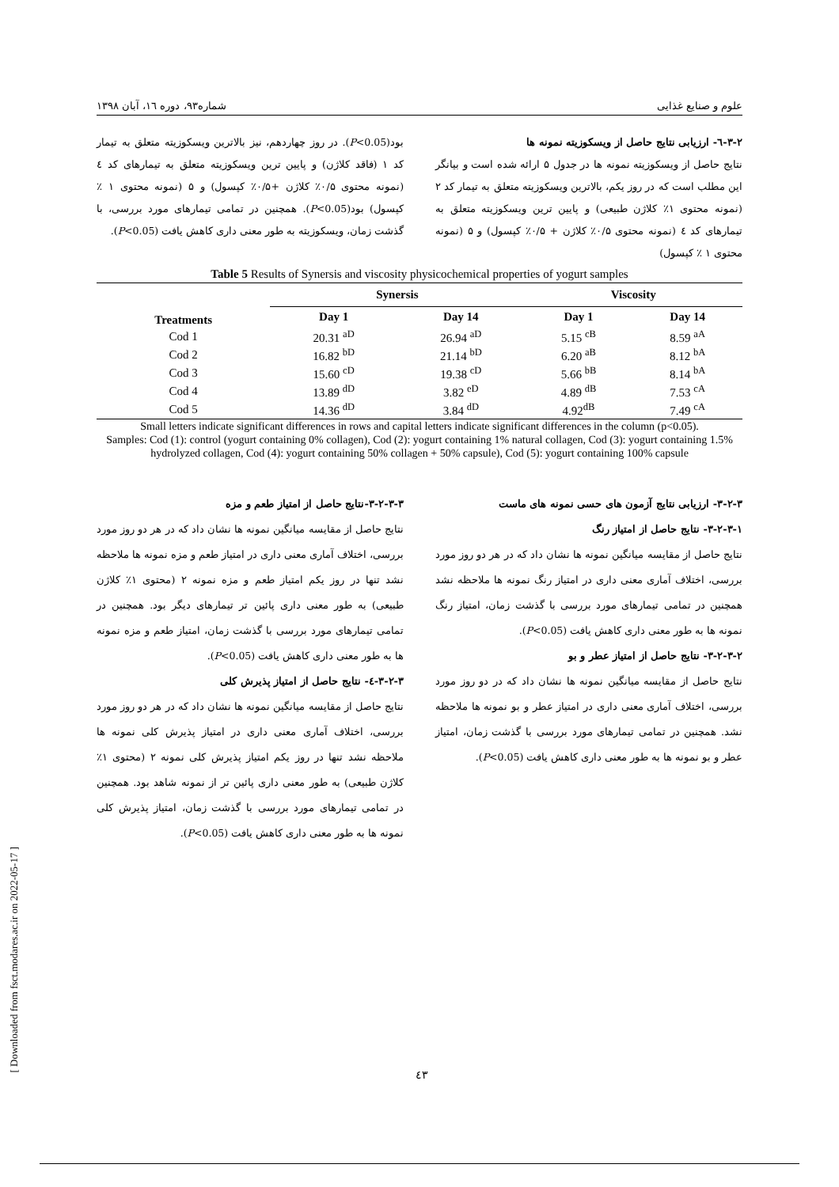علوم و صنایع غذایی شماره۹۳، دوره ۱٦، آبان ۱۳۹۸
۳-۲-٦- ارزیابی نتایج حاصل از ویسکوزیته نمونه ها
نتایج حاصل از ویسکوزیته نمونه ها در جدول ۵ ارائه شده است و بیانگر این مطلب است که در روز یکم، بالاترین ویسکوزیته متعلق به تیمار کد ۲ (نمونه محتوی ۱٪ کلاژن طبیعی) و پایین ترین ویسکوزیته متعلق به تیمارهای کد ٤ (نمونه محتوی ۰/۵٪ کلاژن + ۰/۵٪ کپسول) و ۵ (نمونه محتوی ۱ ٪ کپسول)
بود(P<0.05). در روز چهاردهم، نیز بالاترین ویسکوزیته متعلق به تیمار کد ۱ (فاقد کلاژن) و پایین ترین ویسکوزیته متعلق به تیمارهای کد ٤ (نمونه محتوی ۰/۵٪ کلاژن +۰/۵٪ کپسول) و ۵ (نمونه محتوی ۱ ٪ کپسول) بود(P<0.05). همچنین در تمامی تیمارهای مورد بررسی، با گذشت زمان، ویسکوزیته به طور معنی داری کاهش یافت (P<0.05).
Table 5 Results of Synersis and viscosity physicochemical properties of yogurt samples
| | Synersis | | Viscosity | |
| --- | --- | --- | --- | --- |
| Treatments | Day 1 | Day 14 | Day 1 | Day 14 |
| Cod 1 | 20.31 <sup>aD</sup> | 26.94 <sup>aD</sup> | 5.15 <sup>cB</sup> | 8.59 <sup>aA</sup> |
| Cod 2 | 16.82 <sup>bD</sup> | 21.14 <sup>bD</sup> | 6.20 <sup>aB</sup> | 8.12 <sup>bA</sup> |
| Cod 3 | 15.60 <sup>cD</sup> | 19.38 <sup>cD</sup> | 5.66 <sup>bB</sup> | 8.14 <sup>bA</sup> |
| Cod 4 | 13.89 <sup>dD</sup> | 3.82 <sup>eD</sup> | 4.89 <sup>dB</sup> | 7.53 <sup>cA</sup> |
| Cod 5 | 14.36 <sup>dD</sup> | 3.84 <sup>dD</sup> | 4.92<sup>dB</sup> | 7.49 <sup>cA</sup> |
Small letters indicate significant differences in rows and capital letters indicate significant differences in the column (p<0.05).
Samples: Cod (1): control (yogurt containing 0% collagen), Cod (2): yogurt containing 1% natural collagen, Cod (3): yogurt containing 1.5% hydrolyzed collagen, Cod (4): yogurt containing 50% collagen + 50% capsule), Cod (5): yogurt containing 100% capsule
۳-۲-۳- ارزیابی نتایج آزمون های حسی نمونه های ماست
۳-۲-۳-۱- نتایج حاصل از امتیاز رنگ
نتایج حاصل از مقایسه میانگین نمونه ها نشان داد که در هر دو روز مورد بررسی، اختلاف آماری معنی داری در امتیاز رنگ نمونه ها ملاحظه نشد همچنین در تمامی تیمارهای مورد بررسی با گذشت زمان، امتیاز رنگ نمونه ها به طور معنی داری کاهش یافت (P<0.05).
۳-۲-۳-۲- نتایج حاصل از امتیاز عطر و بو
نتایج حاصل از مقایسه میانگین نمونه ها نشان داد که در دو روز مورد بررسی، اختلاف آماری معنی داری در امتیاز عطر و بو نمونه ها ملاحظه نشد. همچنین در تمامی تیمارهای مورد بررسی با گذشت زمان، امتیاز عطر و بو نمونه ها به طور معنی داری کاهش یافت (P<0.05).
۳-۲-۳-۳-نتایج حاصل از امتیاز طعم و مزه
نتایج حاصل از مقایسه میانگین نمونه ها نشان داد که در هر دو روز مورد بررسی، اختلاف آماری معنی داری در امتیاز طعم و مزه نمونه ها ملاحظه نشد تنها در روز یکم امتیاز طعم و مزه نمونه ۲ (محتوی ۱٪ کلاژن طبیعی) به طور معنی داری پائین تر تیمارهای دیگر بود. همچنین در تمامی تیمارهای مورد بررسی با گذشت زمان، امتیاز طعم و مزه نمونه ها به طور معنی داری کاهش یافت (P<0.05).
۳-۲-۳-٤- نتایج حاصل از امتیاز پذیرش کلی
نتایج حاصل از مقایسه میانگین نمونه ها نشان داد که در هر دو روز مورد بررسی، اختلاف آماری معنی داری در امتیاز پذیرش کلی نمونه ها ملاحظه نشد تنها در روز یکم امتیاز پذیرش کلی نمونه ۲ (محتوی ۱٪ کلاژن طبیعی) به طور معنی داری پائین تر از نمونه شاهد بود. همچنین در تمامی تیمارهای مورد بررسی با گذشت زمان، امتیاز پذیرش کلی نمونه ها به طور معنی داری کاهش یافت (P<0.05).
[ Downloaded from fsct.modares.ac.ir on 2022-05-17 ]
٤۳